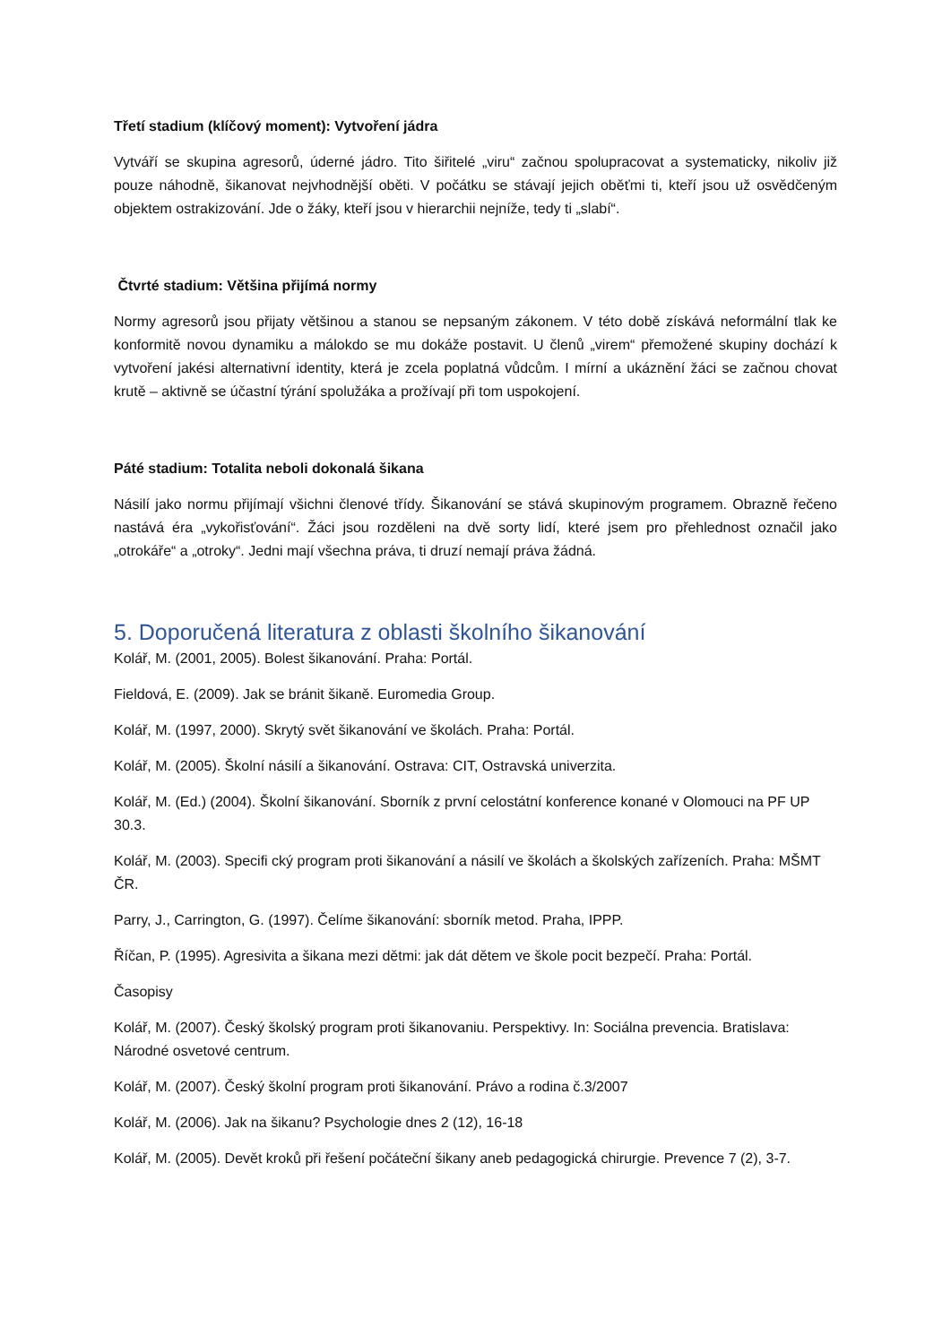Třetí stadium (klíčový moment): Vytvoření jádra
Vytváří se skupina agresorů, úderné jádro. Tito šiřitelé „viru“ začnou spolupracovat a systematicky, nikoliv již pouze náhodně, šikanovat nejvhodnější oběti. V počátku se stávají jejich oběťmi ti, kteří jsou už osvědčeným objektem ostrakizování. Jde o žáky, kteří jsou v hierarchii nejníže, tedy ti „slabí“.
Čtvrté stadium: Většina přijímá normy
Normy agresorů jsou přijaty většinou a stanou se nepsaným zákonem. V této době získává neformální tlak ke konformitě novou dynamiku a málokdo se mu dokáže postavit. U členů „virem“ přemožené skupiny dochází k vytvoření jakési alternativní identity, která je zcela poplatná vůdcům. I mírní a ukáznění žáci se začnou chovat krutě – aktivně se účastní týrání spolužáka a prožívají při tom uspokojení.
Páté stadium: Totalita neboli dokonalá šikana
Násilí jako normu přijímají všichni členové třídy. Šikanování se stává skupinovým programem. Obrazně řečeno nastává éra „vykořisťování“. Žáci jsou rozděleni na dvě sorty lidí, které jsem pro přehlednost označil jako „otrokáře“ a „otroky“. Jedni mají všechna práva, ti druzí nemají práva žádná.
5. Doporučená literatura z oblasti školního šikanování
Kolář, M. (2001, 2005). Bolest šikanování. Praha: Portál.
Fieldová, E. (2009). Jak se bránit šikaně. Euromedia Group.
Kolář, M. (1997, 2000). Skrytý svět šikanování ve školách. Praha: Portál.
Kolář, M. (2005). Školní násilí a šikanování. Ostrava: CIT, Ostravská univerzita.
Kolář, M. (Ed.) (2004). Školní šikanování. Sborník z první celostátní konference konané v Olomouci na PF UP 30.3.
Kolář, M. (2003). Specifi cký program proti šikanování a násilí ve školách a školských zařízeních. Praha: MŠMT ČR.
Parry, J., Carrington, G. (1997). Čelíme šikanování: sborník metod. Praha, IPPP.
Říčan, P. (1995). Agresivita a šikana mezi dětmi: jak dát dětem ve škole pocit bezpečí. Praha: Portál.
Časopisy
Kolář, M. (2007). Český školský program proti šikanovaniu. Perspektivy. In: Sociálna prevencia. Bratislava: Národné osvetové centrum.
Kolář, M. (2007). Český školní program proti šikanování. Právo a rodina č.3/2007
Kolář, M. (2006). Jak na šikanu? Psychologie dnes 2 (12), 16-18
Kolář, M. (2005). Devět kroků při řešení počáteční šikany aneb pedagogická chirurgie. Prevence 7 (2), 3-7.